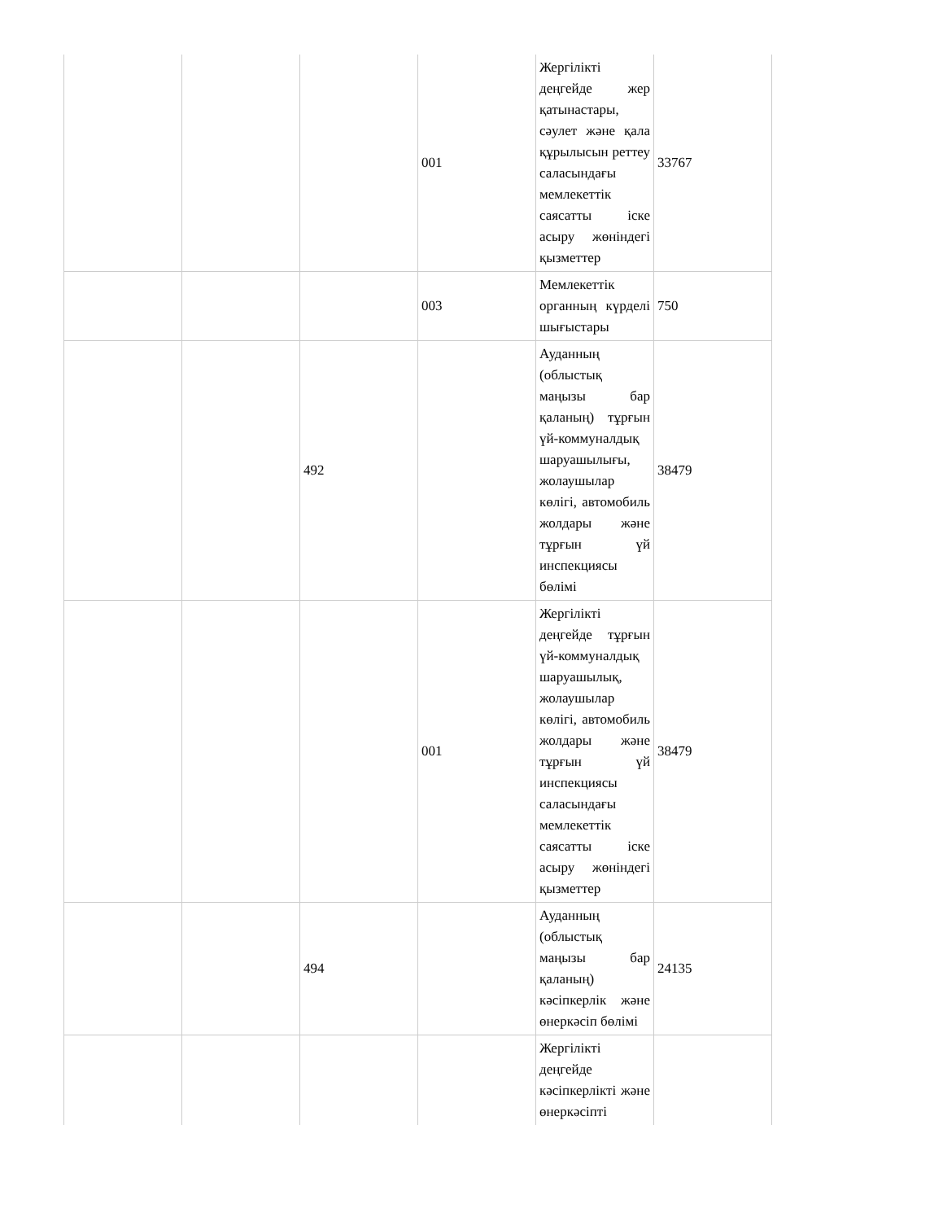| | | | 001 | Жергілікті деңгейде жер қатынастары, сәулет және қала құрылысын реттеу саласындағы мемлекеттік саясатты іске асыру жөніндегі қызметтер | 33767 |
| | | | 003 | Мемлекеттік органның күрделі шығыстары | 750 |
| | | 492 | | Ауданның (облыстық маңызы бар қаланың) тұрғын үй-коммуналдық шаруашылығы, жолаушылар көлігі, автомобиль жолдары және тұрғын үй инспекциясы бөлімі | 38479 |
| | | | 001 | Жергілікті деңгейде тұрғын үй-коммуналдық шаруашылық, жолаушылар көлігі, автомобиль жолдары және тұрғын үй инспекциясы саласындағы мемлекеттік саясатты іске асыру жөніндегі қызметтер | 38479 |
| | | 494 | | Ауданның (облыстық маңызы бар қаланың) кәсіпкерлік және өнеркәсіп бөлімі | 24135 |
| | | | | Жергілікті деңгейде кәсіпкерлікті және өнеркәсіпті | |